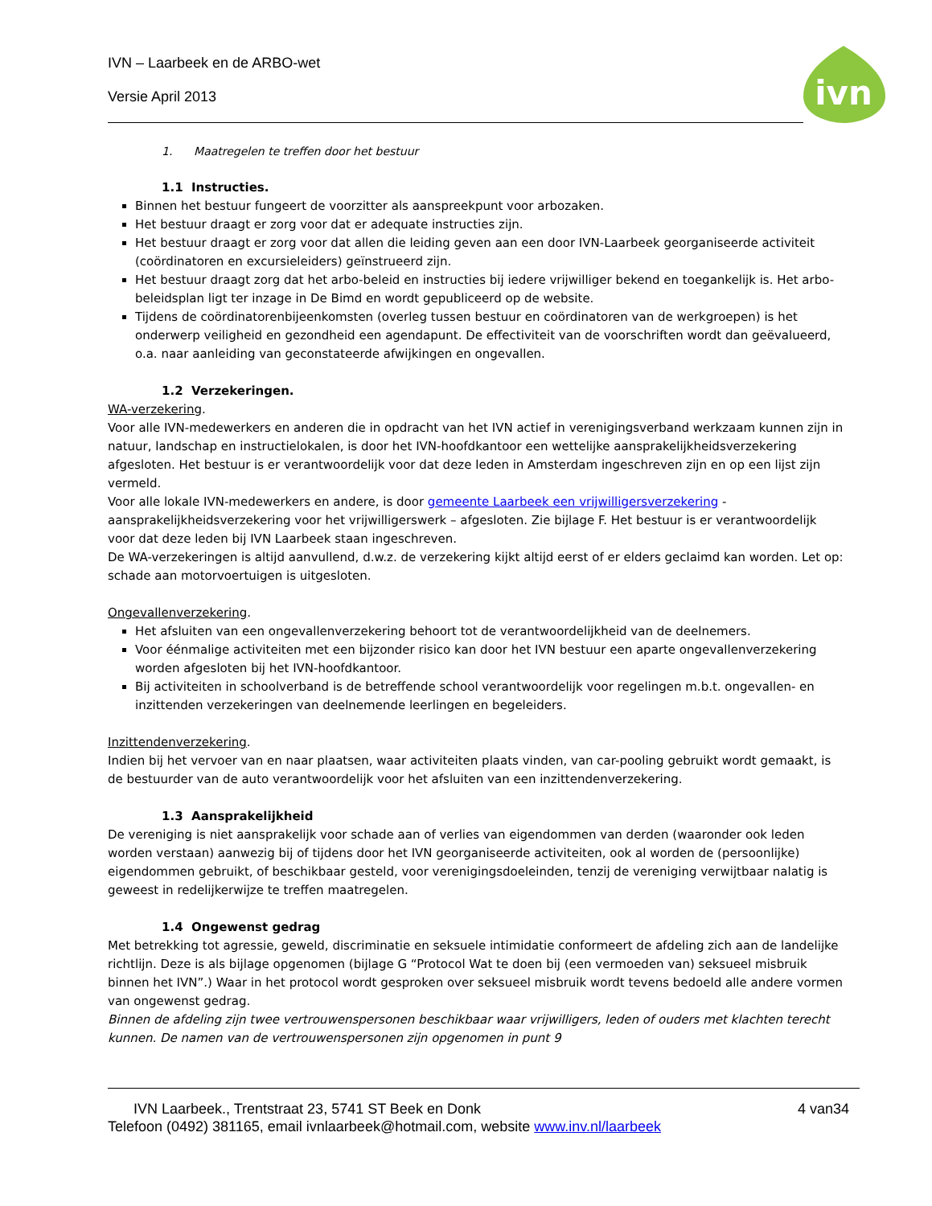ivn
IVN – Laarbeek en de ARBO-wet
Versie April 2013
1. Maatregelen te treffen door het bestuur
1.1 Instructies.
Binnen het bestuur fungeert de voorzitter als aanspreekpunt voor arbozaken.
Het bestuur draagt er zorg voor dat er adequate instructies zijn.
Het bestuur draagt er zorg voor dat allen die leiding geven aan een door IVN-Laarbeek georganiseerde activiteit (coördinatoren en excursieleiders) geïnstrueerd zijn.
Het bestuur draagt zorg dat het arbo-beleid en instructies bij iedere vrijwilliger bekend en toegankelijk is. Het arbo-beleidsplan ligt ter inzage in De Bimd en wordt gepubliceerd op de website.
Tijdens de coördinatorenbijeenkomsten (overleg tussen bestuur en coördinatoren van de werkgroepen) is het onderwerp veiligheid en gezondheid een agendapunt. De effectiviteit van de voorschriften wordt dan geëvalueerd, o.a. naar aanleiding van geconstateerde afwijkingen en ongevallen.
1.2 Verzekeringen.
WA-verzekering.
Voor alle IVN-medewerkers en anderen die in opdracht van het IVN actief in verenigingsverband werkzaam kunnen zijn in natuur, landschap en instructielokalen, is door het IVN-hoofdkantoor een wettelijke aansprakelijkheidsverzekering afgesloten. Het bestuur is er verantwoordelijk voor dat deze leden in Amsterdam ingeschreven zijn en op een lijst zijn vermeld.
Voor alle lokale IVN-medewerkers en andere, is door gemeente Laarbeek een vrijwilligersverzekering - aansprakelijkheidsverzekering voor het vrijwilligerswerk – afgesloten. Zie bijlage F. Het bestuur is er verantwoordelijk voor dat deze leden bij IVN Laarbeek staan ingeschreven.
De WA-verzekeringen is altijd aanvullend, d.w.z. de verzekering kijkt altijd eerst of er elders geclaimd kan worden. Let op: schade aan motorvoertuigen is uitgesloten.
Ongevallenverzekering.
Het afsluiten van een ongevallenverzekering behoort tot de verantwoordelijkheid van de deelnemers.
Voor éénmalige activiteiten met een bijzonder risico kan door het IVN bestuur een aparte ongevallenverzekering worden afgesloten bij het IVN-hoofdkantoor.
Bij activiteiten in schoolverband is de betreffende school verantwoordelijk voor regelingen m.b.t. ongevallen- en inzittenden verzekeringen van deelnemende leerlingen en begeleiders.
Inzittendenverzekering.
Indien bij het vervoer van en naar plaatsen, waar activiteiten plaats vinden, van car-pooling gebruikt wordt gemaakt, is de bestuurder van de auto verantwoordelijk voor het afsluiten van een inzittendenverzekering.
1.3 Aansprakelijkheid
De vereniging is niet aansprakelijk voor schade aan of verlies van eigendommen van derden (waaronder ook leden worden verstaan) aanwezig bij of tijdens door het IVN georganiseerde activiteiten, ook al worden de (persoonlijke) eigendommen gebruikt, of beschikbaar gesteld, voor verenigingsdoeleinden, tenzij de vereniging verwijtbaar nalatig is geweest in redelijkerwijze te treffen maatregelen.
1.4 Ongewenst gedrag
Met betrekking tot agressie, geweld, discriminatie en seksuele intimidatie conformeert de afdeling zich aan de landelijke richtlijn. Deze is als bijlage opgenomen (bijlage G “Protocol Wat te doen bij (een vermoeden van) seksueel misbruik binnen het IVN”.) Waar in het protocol wordt gesproken over seksueel misbruik wordt tevens bedoeld alle andere vormen van ongewenst gedrag.
Binnen de afdeling zijn twee vertrouwenspersonen beschikbaar waar vrijwilligers, leden of ouders met klachten terecht kunnen. De namen van de vertrouwenspersonen zijn opgenomen in punt 9
IVN Laarbeek., Trentstraat 23, 5741 ST Beek en Donk 4 van34
Telefoon (0492) 381165, email ivnlaarbeek@hotmail.com, website www.inv.nl/laarbeek